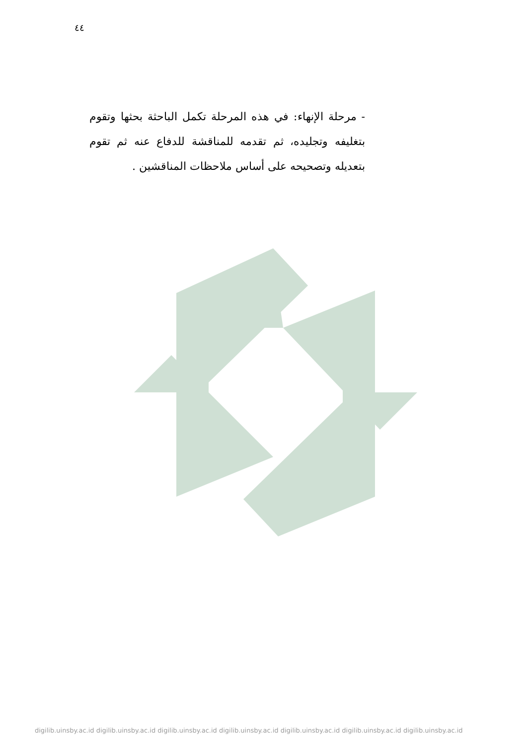٤٤
- مرحلة الإنهاء: في هذه المرحلة تكمل الباحثة بحثها وتقوم بتغليفه وتجليده، ثم تقدمه للمناقشة للدفاع عنه ثم تقوم بتعديله وتصحيحه على أساس ملاحظات المناقشين .
digilib.uinsby.ac.id digilib.uinsby.ac.id digilib.uinsby.ac.id digilib.uinsby.ac.id digilib.uinsby.ac.id digilib.uinsby.ac.id digilib.uinsby.ac.id